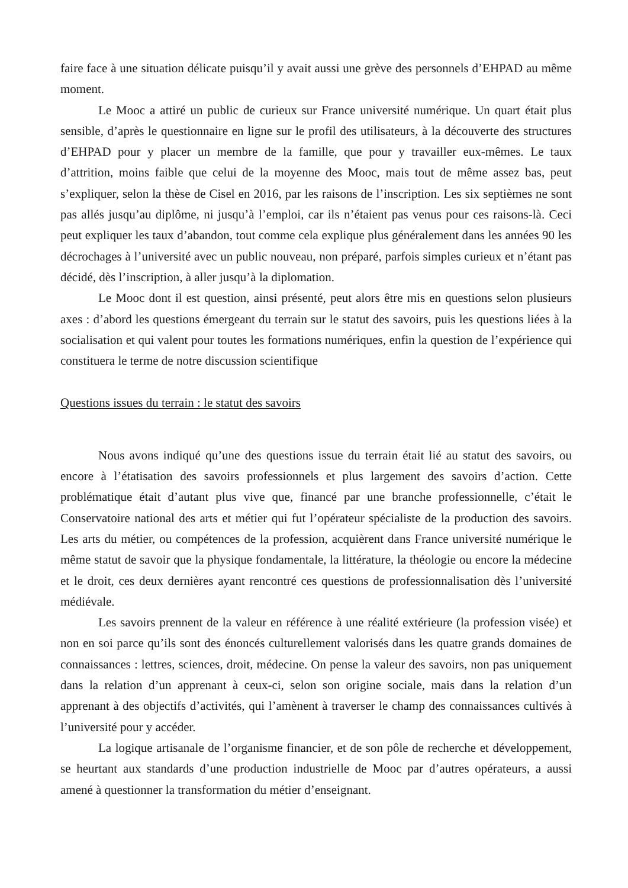faire face à une situation délicate puisqu’il y avait aussi une grève des personnels d’EHPAD au même moment.
Le Mooc a attiré un public de curieux sur France université numérique. Un quart était plus sensible, d’après le questionnaire en ligne sur le profil des utilisateurs, à la découverte des structures d’EHPAD pour y placer un membre de la famille, que pour y travailler eux-mêmes. Le taux d’attrition, moins faible que celui de la moyenne des Mooc, mais tout de même assez bas, peut s’expliquer, selon la thèse de Cisel en 2016, par les raisons de l’inscription. Les six septièmes ne sont pas allés jusqu’au diplôme, ni jusqu’à l’emploi, car ils n’étaient pas venus pour ces raisons-là. Ceci peut expliquer les taux d’abandon, tout comme cela explique plus généralement dans les années 90 les décrochages à l’université avec un public nouveau, non préparé, parfois simples curieux et n’étant pas décidé, dès l’inscription, à aller jusqu’à la diplomation.
Le Mooc dont il est question, ainsi présenté, peut alors être mis en questions selon plusieurs axes : d’abord les questions émergeant du terrain sur le statut des savoirs, puis les questions liées à la socialisation et qui valent pour toutes les formations numériques, enfin la question de l’expérience qui constituera le terme de notre discussion scientifique
Questions issues du terrain : le statut des savoirs
Nous avons indiqué qu’une des questions issue du terrain était lié au statut des savoirs, ou encore à l’étatisation des savoirs professionnels et plus largement des savoirs d’action. Cette problématique était d’autant plus vive que, financé par une branche professionnelle, c’était le Conservatoire national des arts et métier qui fut l’opérateur spécialiste de la production des savoirs. Les arts du métier, ou compétences de la profession, acquièrent dans France université numérique le même statut de savoir que la physique fondamentale, la littérature, la théologie ou encore la médecine et le droit, ces deux dernières ayant rencontré ces questions de professionnalisation dès l’université médiévale.
Les savoirs prennent de la valeur en référence à une réalité extérieure (la profession visée) et non en soi parce qu’ils sont des énoncés culturellement valorisés dans les quatre grands domaines de connaissances : lettres, sciences, droit, médecine. On pense la valeur des savoirs, non pas uniquement dans la relation d’un apprenant à ceux-ci, selon son origine sociale, mais dans la relation d’un apprenant à des objectifs d’activités, qui l’amènent à traverser le champ des connaissances cultivés à l’université pour y accéder.
La logique artisanale de l’organisme financier, et de son pôle de recherche et développement, se heurtant aux standards d’une production industrielle de Mooc par d’autres opérateurs, a aussi amené à questionner la transformation du métier d’enseignant.